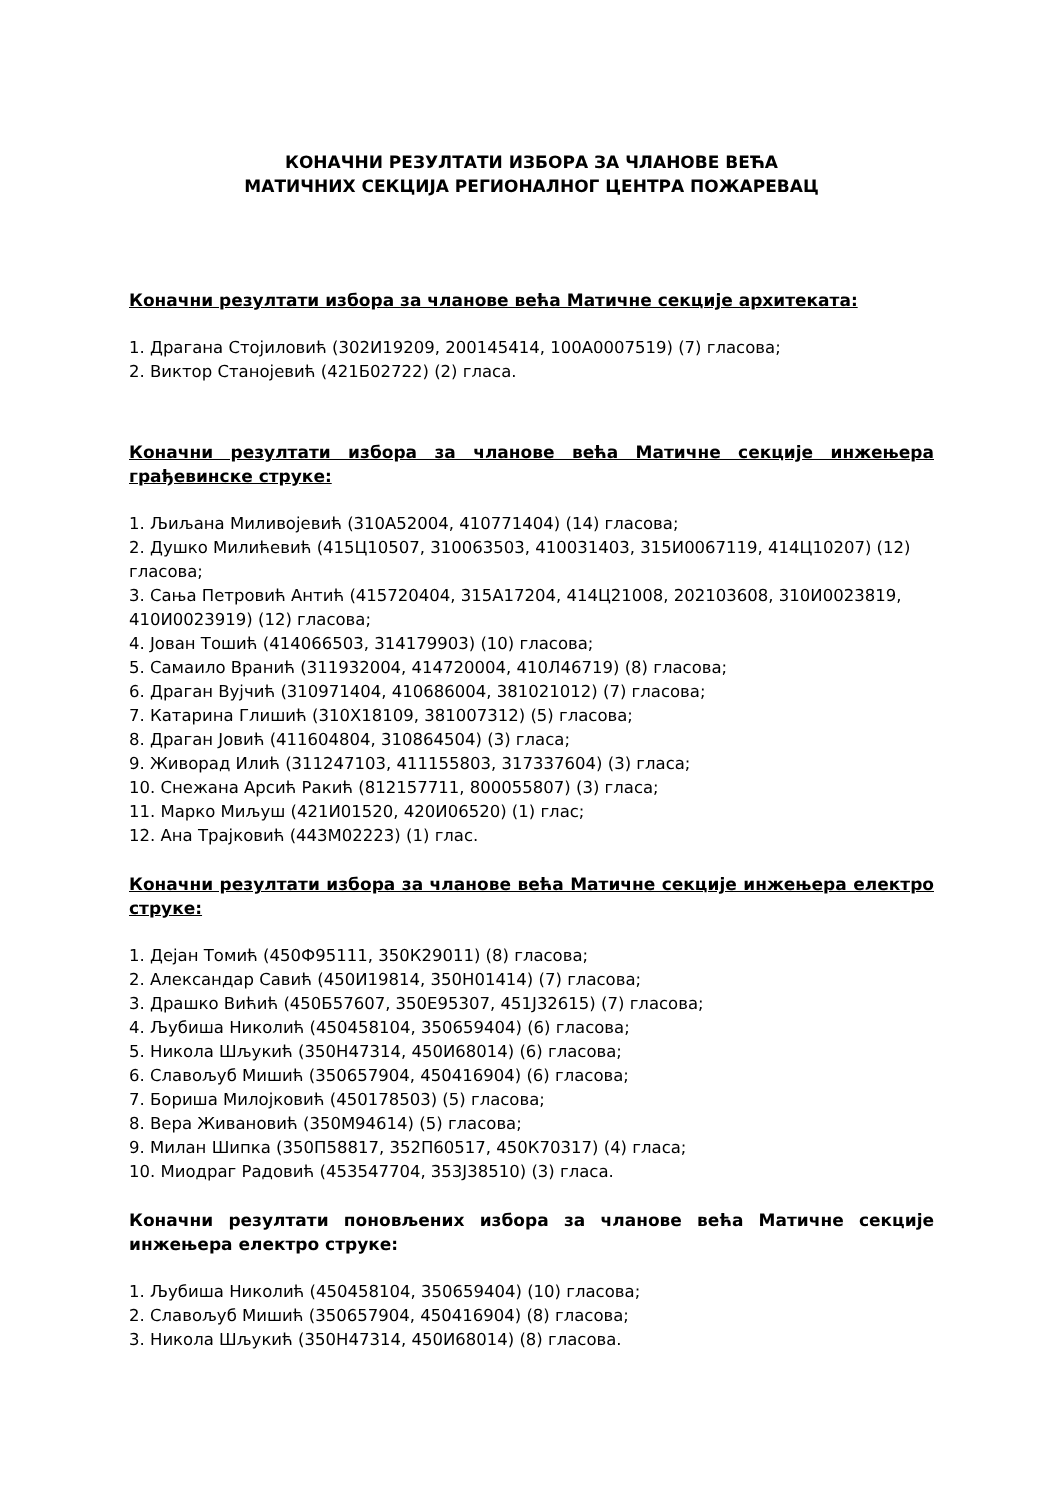КОНАЧНИ РЕЗУЛТАТИ ИЗБОРА ЗА ЧЛАНОВЕ ВЕЋА
МАТИЧНИХ СЕКЦИЈА РЕГИОНАЛНОГ ЦЕНТРА ПОЖАРЕВАЦ
Коначни резултати избора за чланове већа Матичне секције архитеката:
1. Драгана Стојиловић (302И19209, 200145414, 100А0007519) (7) гласова;
2. Виктор Станојевић (421Б02722) (2) гласа.
Коначни резултати избора за чланове већа Матичне секције инжењера грађевинске струке:
1. Љиљана Миливојевић (310А52004, 410771404) (14) гласова;
2. Душко Милићевић (415Ц10507, 310063503, 410031403, 315И0067119, 414Ц10207) (12) гласова;
3. Сања Петровић Антић (415720404, 315А17204, 414Ц21008, 202103608, 310И0023819, 410И0023919) (12) гласова;
4. Јован Тошић (414066503, 314179903) (10) гласова;
5. Самаило Вранић (311932004, 414720004, 410Л46719) (8) гласова;
6. Драган Вујчић (310971404, 410686004, 381021012) (7) гласова;
7. Катарина Глишић (310Х18109, 381007312) (5) гласова;
8. Драган Јовић (411604804, 310864504) (3) гласа;
9. Живорад Илић (311247103, 411155803, 317337604) (3) гласа;
10. Снежана Арсић Ракић (812157711, 800055807) (3) гласа;
11. Марко Миљуш (421И01520, 420И06520) (1) глас;
12. Ана Трајковић (443М02223) (1) глас.
Коначни резултати избора за чланове већа Матичне секције инжењера електро струке:
1. Дејан Томић (450Ф95111, 350К29011) (8) гласова;
2. Александар Савић (450И19814, 350Н01414) (7) гласова;
3. Драшко Вићић (450Б57607, 350Е95307, 451Ј32615) (7) гласова;
4. Љубиша Николић (450458104, 350659404) (6) гласова;
5. Никола Шљукић (350Н47314, 450И68014) (6) гласова;
6. Славољуб Мишић (350657904, 450416904) (6) гласова;
7. Бориша Милојковић (450178503) (5) гласова;
8. Вера Живановић (350М94614) (5) гласова;
9. Милан Шипка (350П58817, 352П60517, 450К70317) (4) гласа;
10. Миодраг Радовић (453547704, 353Ј38510) (3) гласа.
Коначни резултати поновљених избора за чланове већа Матичне секције инжењера електро струке:
1. Љубиша Николић (450458104, 350659404) (10) гласова;
2. Славољуб Мишић (350657904, 450416904) (8) гласова;
3. Никола Шљукић (350Н47314, 450И68014) (8) гласова.